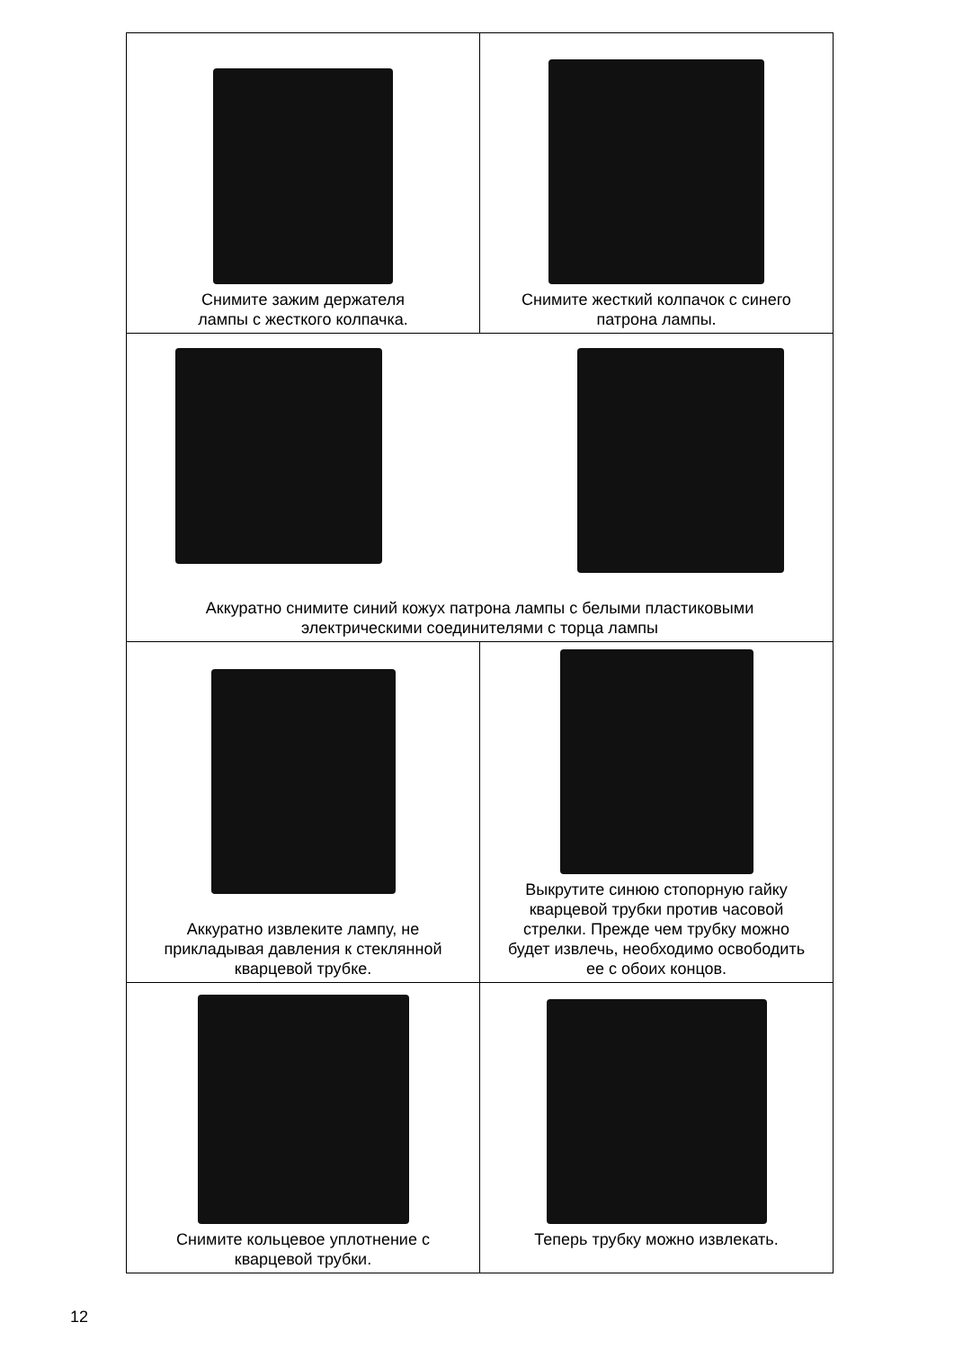| Снимите зажим держателя лампы с жесткого колпачка. | Снимите жесткий колпачок с синего патрона лампы. |
| Аккуратно снимите синий кожух патрона лампы с белыми пластиковыми электрическими соединителями с торца лампы | |
| Аккуратно извлеките лампу, не прикладывая давления к стеклянной кварцевой трубке. | Выкрутите синюю стопорную гайку кварцевой трубки против часовой стрелки. Прежде чем трубку можно будет извлечь, необходимо освободить ее с обоих концов. |
| Снимите кольцевое уплотнение с кварцевой трубки. | Теперь трубку можно извлекать. |
12